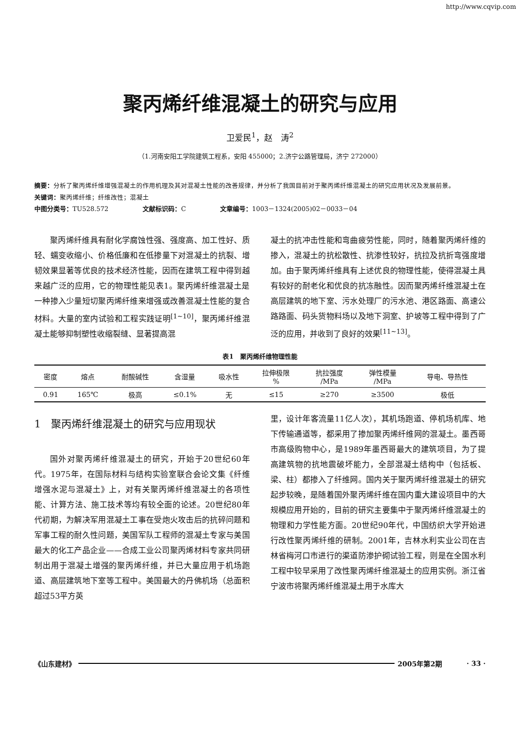http://www.cqvip.com
聚丙烯纤维混凝土的研究与应用
卫爱民<sup>1</sup>，赵　涛<sup>2</sup>
（1.河南安阳工学院建筑工程系，安阳 455000；2.济宁公路管理局，济宁 272000）
摘要：分析了聚丙烯纤维增强混凝土的作用机理及其对混凝土性能的改善规律，并分析了我国目前对于聚丙烯纤维混凝土的研究应用状况及发展前景。
关键词：聚丙烯纤维；纤维改性；混凝土
中图分类号：TU528.572 文献标识码：C 文章编号：1003－1324(2005)02－0033－04
聚丙烯纤维具有耐化学腐蚀性强、强度高、加工性好、质轻、蠕变收缩小、价格低廉和在低掺量下对混凝土的抗裂、增韧效果显著等优良的技术经济性能，因而在建筑工程中得到越来越广泛的应用，它的物理性能见表1。聚丙烯纤维混凝土是一种掺入少量短切聚丙烯纤维来增强或改善混凝土性能的复合材料。大量的室内试验和工程实践证明<sup>[1~10]</sup>，聚丙烯纤维混凝土能够抑制塑性收缩裂缝、显著提高混
凝土的抗冲击性能和弯曲疲劳性能，同时，随着聚丙烯纤维的掺入，混凝土的抗松散性、抗渗性较好，抗拉及抗折弯强度增加。由于聚丙烯纤维具有上述优良的物理性能，使得混凝土具有较好的耐老化和优良的抗冻融性。因而聚丙烯纤维混凝土在高层建筑的地下室、污水处理厂的污水池、港区路面、高速公路路面、码头货物料场以及地下洞室、护坡等工程中得到了广泛的应用，并收到了良好的效果<sup>[11~13]</sup>。
表1　聚丙烯纤维物理性能
| 密度 | 熔点 | 耐酸碱性 | 含湿量 | 吸水性 | 拉伸极限 % | 抗拉强度 /MPa | 弹性模量 /MPa | 导电、导热性 |
| --- | --- | --- | --- | --- | --- | --- | --- | --- |
| 0.91 | 165℃ | 极高 | ≤0.1% | 无 | ≤15 | ≥270 | ≥3500 | 极低 |
1　聚丙烯纤维混凝土的研究与应用现状
国外对聚丙烯纤维混凝土的研究，开始于20世纪60年代。1975年，在国际材料与结构实验室联合会论文集《纤维增强水泥与混凝土》上，对有关聚丙烯纤维混凝土的各项性能、计算方法、施工技术等均有较全面的论述。20世纪80年代初期，为解决军用混凝土工事在受炮火攻击后的抗碎问题和军事工程的耐久性问题，美国军队工程师的混凝土专家与美国最大的化工产品企业——合成工业公司聚丙烯材料专家共同研制出用于混凝土增强的聚丙烯纤维，并已大量应用于机场跑道、高层建筑地下室等工程中。美国最大的丹佛机场（总面积超过53平方英
里，设计年客流量11亿人次），其机场跑道、停机场机库、地下传输通道等，都采用了掺加聚丙烯纤维网的混凝土。墨西哥市高级购物中心，是1989年墨西哥最大的建筑项目，为了提高建筑物的抗地震破坏能力，全部混凝土结构中（包括板、梁、柱）都掺入了纤维网。国内关于聚丙烯纤维混凝土的研究起步较晚，是随着国外聚丙烯纤维在国内重大建设项目中的大规模应用开始的，目前的研究主要集中于聚丙烯纤维混凝土的物理和力学性能方面。20世纪90年代，中国纺织大学开始进行改性聚丙烯纤维的研制。2001年，吉林水利实业公司在吉林省梅河口市进行的渠道防渗护砌试验工程，则是在全国水利工程中较早采用了改性聚丙烯纤维混凝土的应用实例。浙江省宁波市将聚丙烯纤维混凝土用于水库大
《山东建材》 2005年第2期 · 33 ·